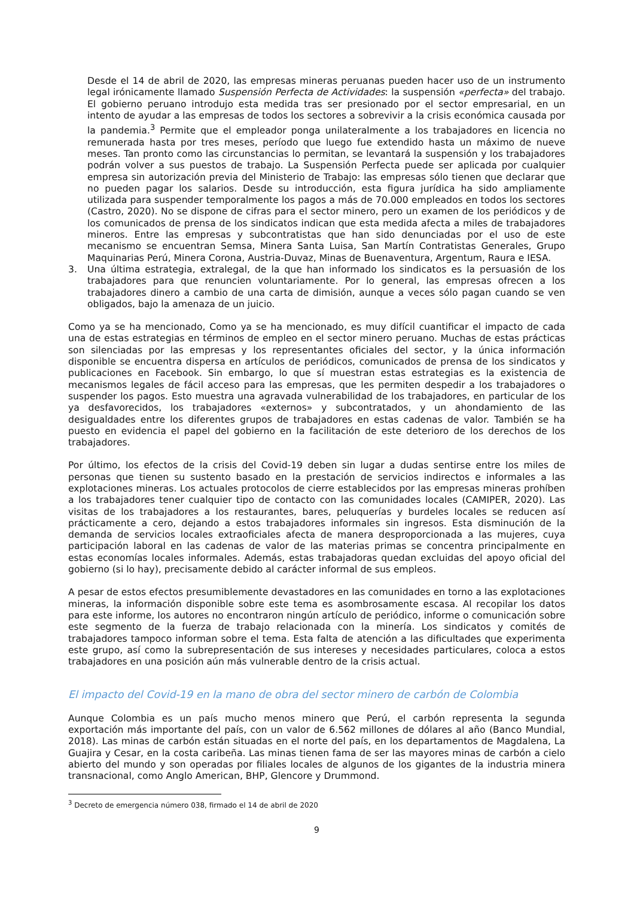Desde el 14 de abril de 2020, las empresas mineras peruanas pueden hacer uso de un instrumento legal irónicamente llamado Suspensión Perfecta de Actividades: la suspensión «perfecta» del trabajo. El gobierno peruano introdujo esta medida tras ser presionado por el sector empresarial, en un intento de ayudar a las empresas de todos los sectores a sobrevivir a la crisis económica causada por la pandemia.<sup>3</sup> Permite que el empleador ponga unilateralmente a los trabajadores en licencia no remunerada hasta por tres meses, período que luego fue extendido hasta un máximo de nueve meses. Tan pronto como las circunstancias lo permitan, se levantará la suspensión y los trabajadores podrán volver a sus puestos de trabajo. La Suspensión Perfecta puede ser aplicada por cualquier empresa sin autorización previa del Ministerio de Trabajo: las empresas sólo tienen que declarar que no pueden pagar los salarios. Desde su introducción, esta figura jurídica ha sido ampliamente utilizada para suspender temporalmente los pagos a más de 70.000 empleados en todos los sectores (Castro, 2020). No se dispone de cifras para el sector minero, pero un examen de los periódicos y de los comunicados de prensa de los sindicatos indican que esta medida afecta a miles de trabajadores mineros. Entre las empresas y subcontratistas que han sido denunciadas por el uso de este mecanismo se encuentran Semsa, Minera Santa Luisa, San Martín Contratistas Generales, Grupo Maquinarias Perú, Minera Corona, Austria-Duvaz, Minas de Buenaventura, Argentum, Raura e IESA.
3. Una última estrategia, extralegal, de la que han informado los sindicatos es la persuasión de los trabajadores para que renuncien voluntariamente. Por lo general, las empresas ofrecen a los trabajadores dinero a cambio de una carta de dimisión, aunque a veces sólo pagan cuando se ven obligados, bajo la amenaza de un juicio.
Como ya se ha mencionado, Como ya se ha mencionado, es muy difícil cuantificar el impacto de cada una de estas estrategias en términos de empleo en el sector minero peruano. Muchas de estas prácticas son silenciadas por las empresas y los representantes oficiales del sector, y la única información disponible se encuentra dispersa en artículos de periódicos, comunicados de prensa de los sindicatos y publicaciones en Facebook. Sin embargo, lo que sí muestran estas estrategias es la existencia de mecanismos legales de fácil acceso para las empresas, que les permiten despedir a los trabajadores o suspender los pagos. Esto muestra una agravada vulnerabilidad de los trabajadores, en particular de los ya desfavorecidos, los trabajadores «externos» y subcontratados, y un ahondamiento de las desigualdades entre los diferentes grupos de trabajadores en estas cadenas de valor. También se ha puesto en evidencia el papel del gobierno en la facilitación de este deterioro de los derechos de los trabajadores.
Por último, los efectos de la crisis del Covid-19 deben sin lugar a dudas sentirse entre los miles de personas que tienen su sustento basado en la prestación de servicios indirectos e informales a las explotaciones mineras. Los actuales protocolos de cierre establecidos por las empresas mineras prohíben a los trabajadores tener cualquier tipo de contacto con las comunidades locales (CAMIPER, 2020). Las visitas de los trabajadores a los restaurantes, bares, peluquerías y burdeles locales se reducen así prácticamente a cero, dejando a estos trabajadores informales sin ingresos. Esta disminución de la demanda de servicios locales extraoficiales afecta de manera desproporcionada a las mujeres, cuya participación laboral en las cadenas de valor de las materias primas se concentra principalmente en estas economías locales informales. Además, estas trabajadoras quedan excluidas del apoyo oficial del gobierno (si lo hay), precisamente debido al carácter informal de sus empleos.
A pesar de estos efectos presumiblemente devastadores en las comunidades en torno a las explotaciones mineras, la información disponible sobre este tema es asombrosamente escasa. Al recopilar los datos para este informe, los autores no encontraron ningún artículo de periódico, informe o comunicación sobre este segmento de la fuerza de trabajo relacionada con la minería. Los sindicatos y comités de trabajadores tampoco informan sobre el tema. Esta falta de atención a las dificultades que experimenta este grupo, así como la subrepresentación de sus intereses y necesidades particulares, coloca a estos trabajadores en una posición aún más vulnerable dentro de la crisis actual.
El impacto del Covid-19 en la mano de obra del sector minero de carbón de Colombia
Aunque Colombia es un país mucho menos minero que Perú, el carbón representa la segunda exportación más importante del país, con un valor de 6.562 millones de dólares al año (Banco Mundial, 2018). Las minas de carbón están situadas en el norte del país, en los departamentos de Magdalena, La Guajira y Cesar, en la costa caribeña. Las minas tienen fama de ser las mayores minas de carbón a cielo abierto del mundo y son operadas por filiales locales de algunos de los gigantes de la industria minera transnacional, como Anglo American, BHP, Glencore y Drummond.
<sup>3</sup> Decreto de emergencia número 038, firmado el 14 de abril de 2020
9